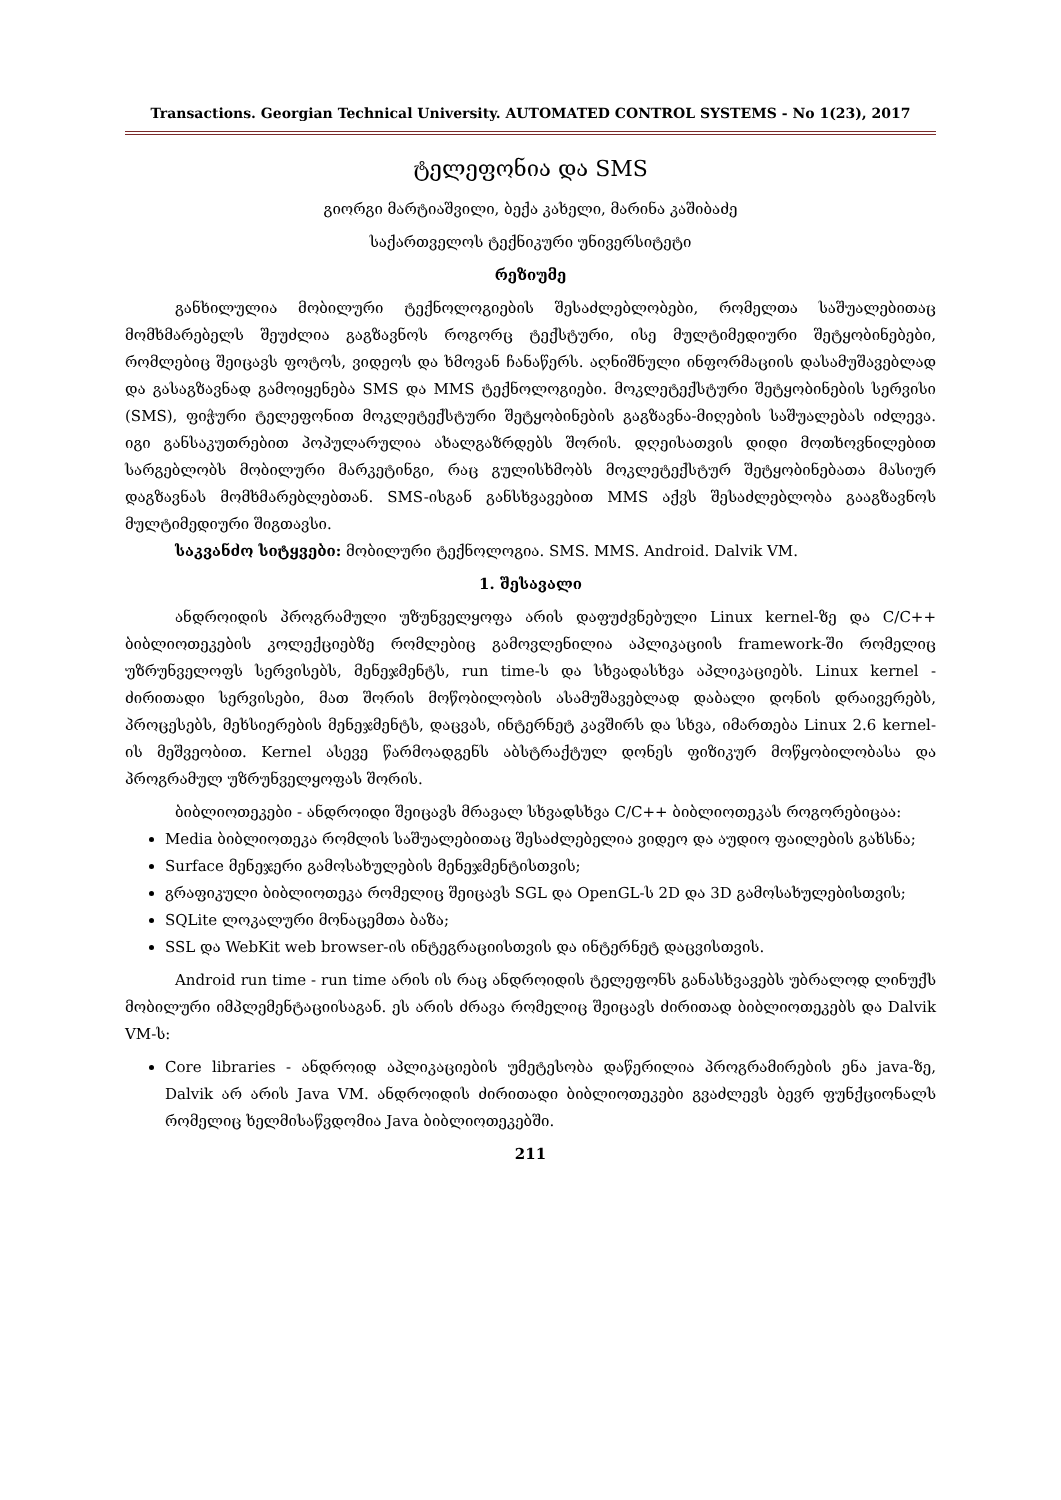Transactions. Georgian Technical University. AUTOMATED CONTROL SYSTEMS - No 1(23), 2017
ტელეფონია და SMS
გიორგი მარტიაშვილი, ბექა კახელი, მარინა კაშიბაძე
საქართველოს ტექნიკური უნივერსიტეტი
რეზიუმე
განხილულია მობილური ტექნოლოგიების შესაძლებლობები, რომელთა საშუალებითაც მომხმარებელს შეუძლია გაგზავნოს როგორც ტექსტური, ისე მულტიმედიური შეტყობინებები, რომლებიც შეიცავს ფოტოს, ვიდეოს და ხმოვან ჩანაწერს. აღნიშნული ინფორმაციის დასამუშავებლად და გასაგზავნად გამოიყენება SMS და MMS ტექნოლოგიები. მოკლეტექსტური შეტყობინების სერვისი (SMS), ფიჭური ტელეფონით მოკლეტექსტური შეტყობინების გაგზავნა-მიღების საშუალებას იძლევა. იგი განსაკუთრებით პოპულარულია ახალგაზრდებს შორის. დღეისათვის დიდი მოთხოვნილებით სარგებლობს მობილური მარკეტინგი, რაც გულისხმობს მოკლეტექსტურ შეტყობინებათა მასიურ დაგზავნას მომხმარებლებთან. SMS-ისგან განსხვავებით MMS აქვს შესაძლებლობა გააგზავნოს მულტიმედიური შიგთავსი.
საკვანძო სიტყვები: მობილური ტექნოლოგია. SMS. MMS. Android. Dalvik VM.
1. შესავალი
ანდროიდის პროგრამული უზუნველყოფა არის დაფუძვნებული Linux kernel-ზე და C/C++ ბიბლიოთეკების კოლექციებზე რომლებიც გამოვლენილია აპლიკაციის framework-ში რომელიც უზრუნველოფს სერვისებს, მენეჯმენტს, run time-ს და სხვადასხვა აპლიკაციებს. Linux kernel - ძირითადი სერვისები, მათ შორის მოწობილობის ასამუშავებლად დაბალი დონის დრაივერებს, პროცესებს, მეხსიერების მენეჯმენტს, დაცვას, ინტერნეტ კავშირს და სხვა, იმართება Linux 2.6 kernel-ის მეშვეობით. Kernel ასევე წარმოადგენს აბსტრაქტულ დონეს ფიზიკურ მოწყობილობასა და პროგრამულ უზრუნველყოფას შორის.
ბიბლიოთეკები - ანდროიდი შეიცავს მრავალ სხვადსხვა C/C++ ბიბლიოთეკას როგორებიცაა:
Media ბიბლიოთეკა რომლის საშუალებითაც შესაძლებელია ვიდეო და აუდიო ფაილების გახსნა;
Surface მენეჯერი გამოსახულების მენეჯმენტისთვის;
გრაფიკული ბიბლიოთეკა რომელიც შეიცავს SGL და OpenGL-ს 2D და 3D გამოსახულებისთვის;
SQLite ლოკალური მონაცემთა ბაზა;
SSL და WebKit web browser-ის ინტეგრაციისთვის და ინტერნეტ დაცვისთვის.
Android run time - run time არის ის რაც ანდროიდის ტელეფონს განასხვავებს უბრალოდ ლინუქს მობილური იმპლემენტაციისაგან. ეს არის ძრავა რომელიც შეიცავს ძირითად ბიბლიოთეკებს და Dalvik VM-ს:
Core libraries - ანდროიდ აპლიკაციების უმეტესობა დაწერილია პროგრამირების ენა java-ზე, Dalvik არ არის Java VM. ანდროიდის ძირითადი ბიბლიოთეკები გვაძლევს ბევრ ფუნქციონალს რომელიც ხელმისაწვდომია Java ბიბლიოთეკებში.
211